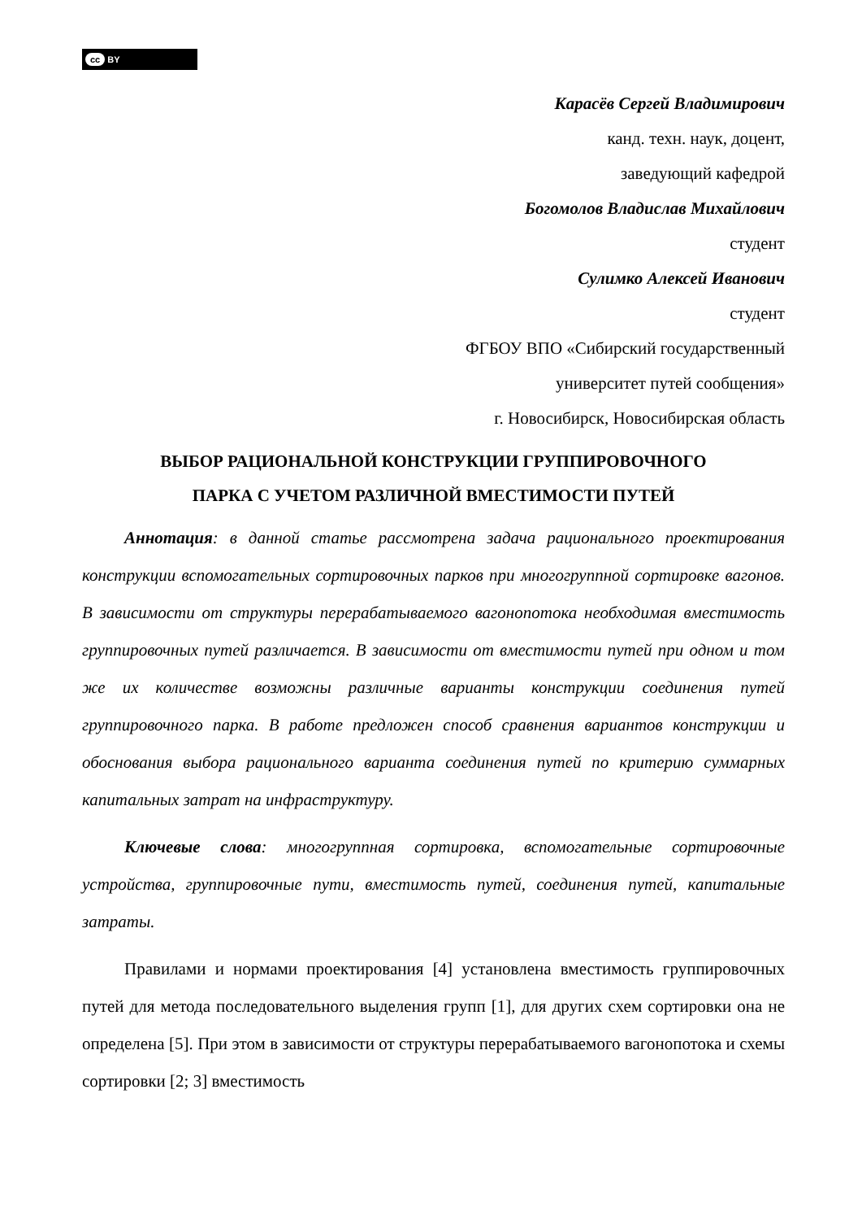cc BY
Карасёв Сергей Владимирович
канд. техн. наук, доцент,
заведующий кафедрой
Богомолов Владислав Михайлович
студент
Сулимко Алексей Иванович
студент
ФГБОУ ВПО «Сибирский государственный
университет путей сообщения»
г. Новосибирск, Новосибирская область
ВЫБОР РАЦИОНАЛЬНОЙ КОНСТРУКЦИИ ГРУППИРОВОЧНОГО
ПАРКА С УЧЕТОМ РАЗЛИЧНОЙ ВМЕСТИМОСТИ ПУТЕЙ
Аннотация: в данной статье рассмотрена задача рационального проектирования конструкции вспомогательных сортировочных парков при многогруппной сортировке вагонов. В зависимости от структуры перерабатываемого вагонопотока необходимая вместимость группировочных путей различается. В зависимости от вместимости путей при одном и том же их количестве возможны различные варианты конструкции соединения путей группировочного парка. В работе предложен способ сравнения вариантов конструкции и обоснования выбора рационального варианта соединения путей по критерию суммарных капитальных затрат на инфраструктуру.
Ключевые слова: многогруппная сортировка, вспомогательные сортировочные устройства, группировочные пути, вместимость путей, соединения путей, капитальные затраты.
Правилами и нормами проектирования [4] установлена вместимость группировочных путей для метода последовательного выделения групп [1], для других схем сортировки она не определена [5]. При этом в зависимости от структуры перерабатываемого вагонопотока и схемы сортировки [2; 3] вместимость